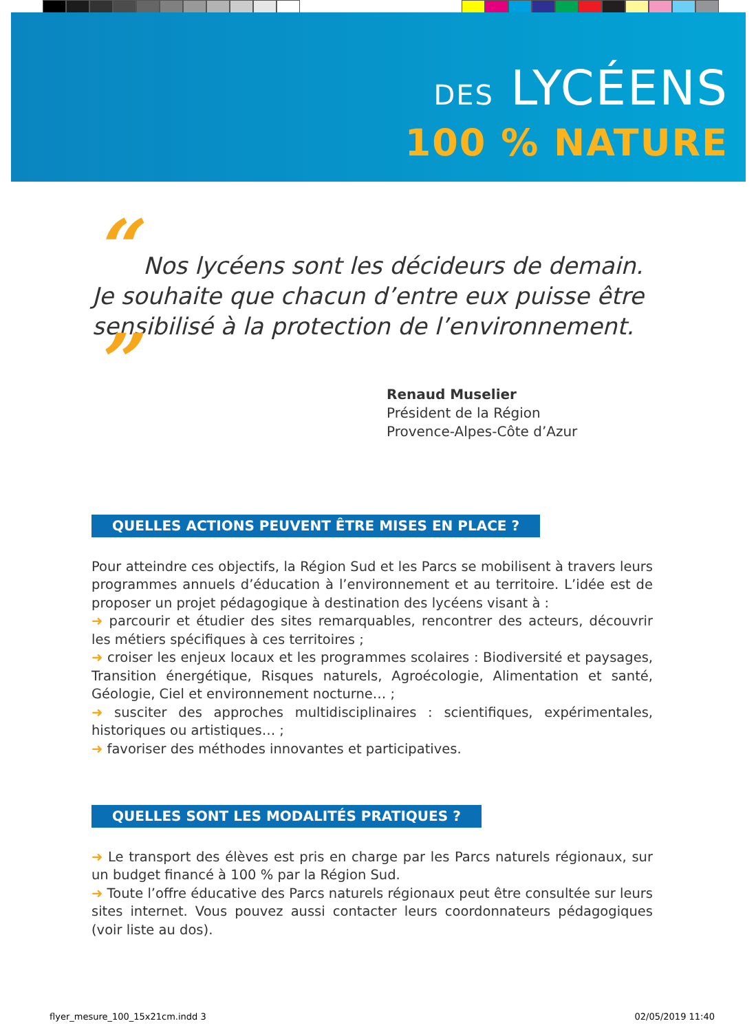DES LYCÉENS
100 % NATURE
“ Nos lycéens sont les décideurs de demain. Je souhaite que chacun d’entre eux puisse être sensibilisé à la protection de l’environnement. ”
Renaud Muselier
Président de la Région
Provence-Alpes-Côte d’Azur
QUELLES ACTIONS PEUVENT ÊTRE MISES EN PLACE ?
Pour atteindre ces objectifs, la Région Sud et les Parcs se mobilisent à travers leurs programmes annuels d’éducation à l’environnement et au territoire. L’idée est de proposer un projet pédagogique à destination des lycéens visant à :
➜ parcourir et étudier des sites remarquables, rencontrer des acteurs, découvrir les métiers spécifiques à ces territoires ;
➜ croiser les enjeux locaux et les programmes scolaires : Biodiversité et paysages, Transition énergétique, Risques naturels, Agroécologie, Alimentation et santé, Géologie, Ciel et environnement nocturne… ;
➜ susciter des approches multidisciplinaires : scientifiques, expérimentales, historiques ou artistiques… ;
➜ favoriser des méthodes innovantes et participatives.
QUELLES SONT LES MODALITÉS PRATIQUES ?
➜ Le transport des élèves est pris en charge par les Parcs naturels régionaux, sur un budget financé à 100 % par la Région Sud.
➜ Toute l’offre éducative des Parcs naturels régionaux peut être consultée sur leurs sites internet. Vous pouvez aussi contacter leurs coordonnateurs pédagogiques (voir liste au dos).
flyer_mesure_100_15x21cm.indd 3 02/05/2019 11:40